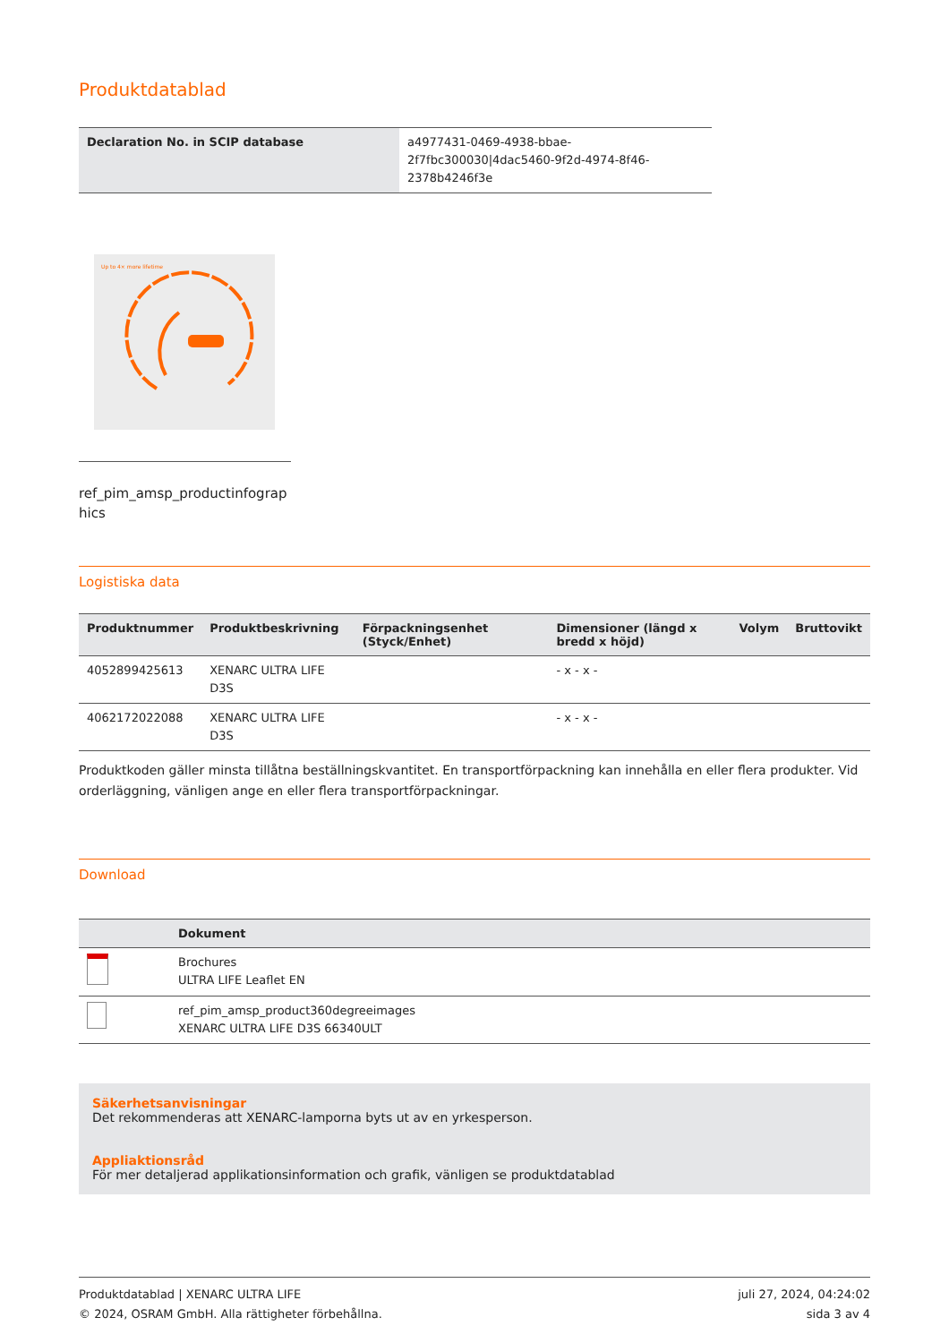Produktdatablad
| Declaration No. in SCIP database | a4977431-0469-4938-bbae-2f7fbc300030/4dac5460-9f2d-4974-8f46-2378b4246f3e |
Up to 4× more lifetime
ref_pim_amsp_productinfographics
Logistiska data
| Produktnummer | Produktbeskrivning | Förpackningsenhet (Styck/Enhet) | Dimensioner (längd x bredd x höjd) | Volym | Bruttovikt |
| --- | --- | --- | --- | --- | --- |
| 4052899425613 | XENARC ULTRA LIFE D3S | | - x - x - | | |
| 4062172022088 | XENARC ULTRA LIFE D3S | | - x - x - | | |
Produktkoden gäller minsta tillåtna beställningskvantitet. En transportförpackning kan innehålla en eller flera produkter. Vid orderläggning, vänligen ange en eller flera transportförpackningar.
Download
| | Dokument |
| --- | --- |
| | Brochures ULTRA LIFE Leaflet EN |
| | ref_pim_amsp_product360degreeimages XENARC ULTRA LIFE D3S 66340ULT |
Säkerhetsanvisningar
Det rekommenderas att XENARC-lamporna byts ut av en yrkesperson.
Appliaktionsråd
För mer detaljerad applikationsinformation och grafik, vänligen se produktdatablad
Produktdatablad | XENARC ULTRA LIFE
© 2024, OSRAM GmbH. Alla rättigheter förbehållna.
juli 27, 2024, 04:24:02
sida 3 av 4